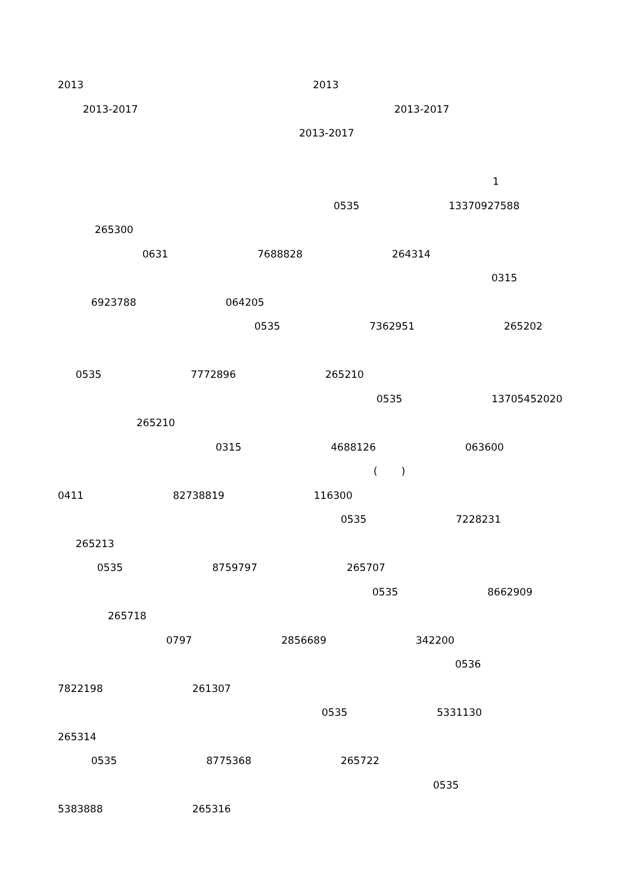2013 2013
2013-2017 2013-2017
2013-2017
1
0535 13370927588
265300
0631 7688828 264314
0315
6923788 064205
0535 7362951 265202
0535 7772896 265210
0535 13705452020
265210
0315 4688126 063600
()
0411 82738819 116300
0535 7228231
265213
0535 8759797 265707
0535 8662909
265718
0797 2856689 342200
0536
7822198 261307
0535 5331130
265314
0535 8775368 265722
0535
5383888 265316